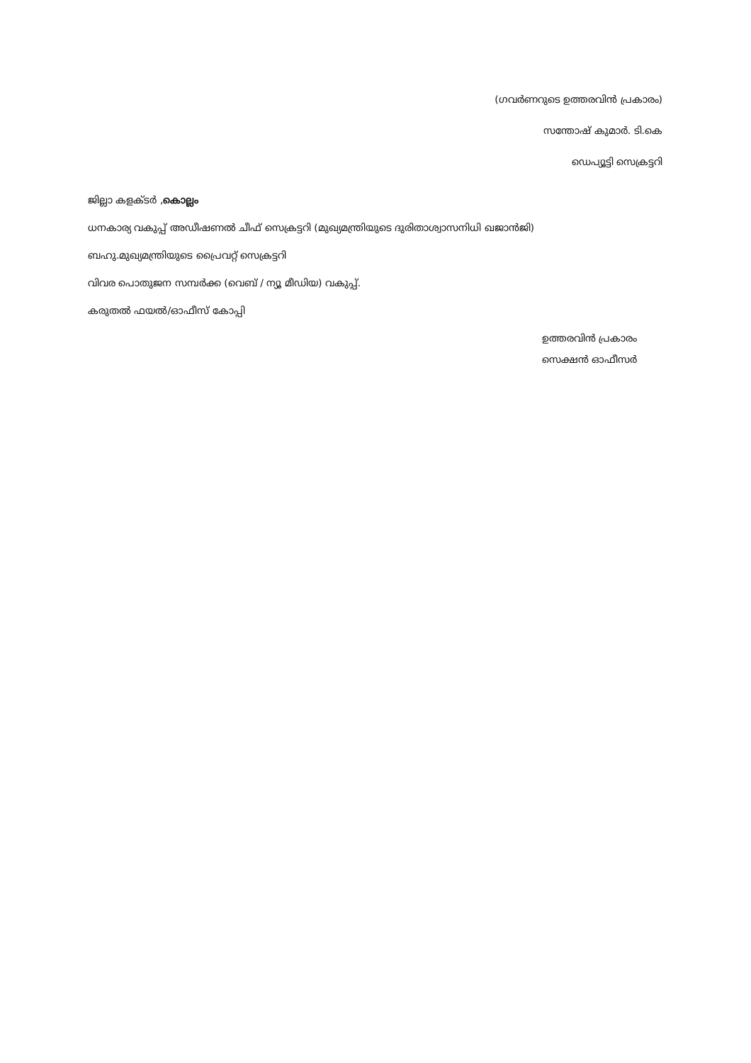(ഗവർണറുടെ ഉത്തരവിൻ പ്രകാരം)
സന്തോഷ് കുമാർ. ടി.കെ
ഡെപ്യൂട്ടി സെക്രട്ടറി
ജില്ലാ കളക്ടർ ,കൊല്ലം
ധനകാര്യ വകുപ്പ് അഡീഷണൽ ചീഫ് സെക്രട്ടറി (മുഖ്യമന്ത്രിയുടെ ദുരിതാശ്വാസനിധി ഖജാൻജി)
ബഹു.മുഖ്യമന്ത്രിയുടെ പ്രൈവറ്റ് സെക്രട്ടറി
വിവര പൊതുജന സമ്പർക്ക (വെബ് / ന്യൂ മീഡിയ) വകുപ്പ്.
കരുതൽ ഫയൽ/ഓഫീസ് കോപ്പി
ഉത്തരവിൻ പ്രകാരം
സെക്ഷൻ ഓഫീസർ